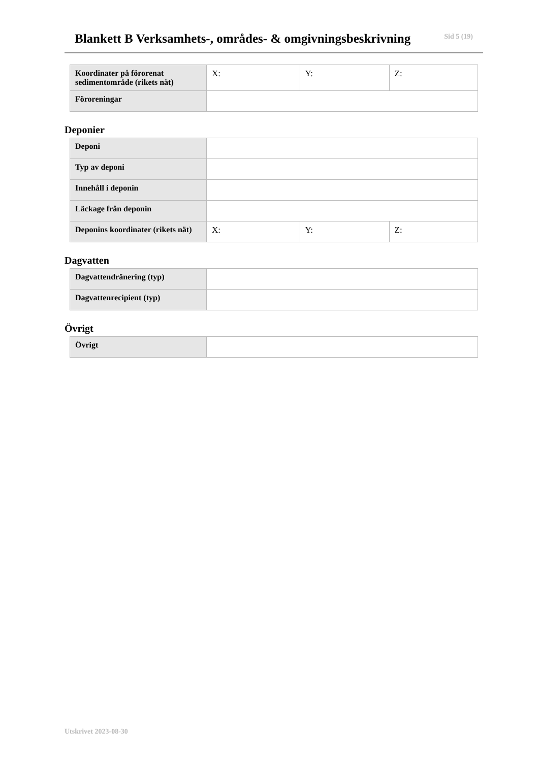Blankett B Verksamhets-, områdes- & omgivningsbeskrivning
Sid 5 (19)
| Koordinater på förorenat sedimentområde (rikets nät) | X: | Y: | Z: |
| Föroreningar | | | |
Deponier
| Deponi | | | |
| Typ av deponi | | | |
| Innehåll i deponin | | | |
| Läckage från deponin | | | |
| Deponins koordinater (rikets nät) | X: | Y: | Z: |
Dagvatten
| Dagvattendränering (typ) | |
| Dagvattenrecipient (typ) | |
Övrigt
| Övrigt | |
Utskrivet 2023-08-30